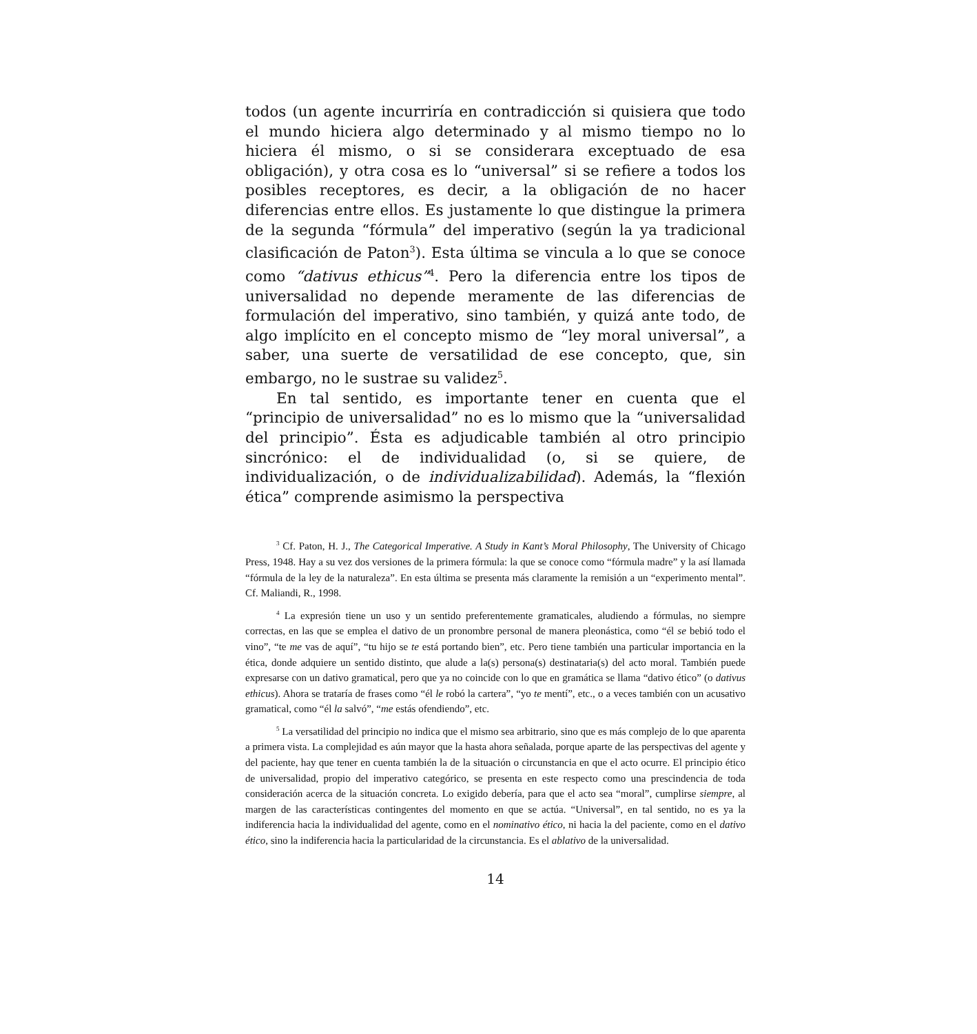todos (un agente incurriría en contradicción si quisiera que todo el mundo hiciera algo determinado y al mismo tiempo no lo hiciera él mismo, o si se considerara exceptuado de esa obligación), y otra cosa es lo “universal” si se refiere a todos los posibles receptores, es decir, a la obligación de no hacer diferencias entre ellos. Es justamente lo que distingue la primera de la segunda “fórmula” del imperativo (según la ya tradicional clasificación de Paton<sup>3</sup>). Esta última se vincula a lo que se conoce como “dativus ethicus”<sup>4</sup>. Pero la diferencia entre los tipos de universalidad no depende meramente de las diferencias de formulación del imperativo, sino también, y quizá ante todo, de algo implícito en el concepto mismo de “ley moral universal”, a saber, una suerte de versatilidad de ese concepto, que, sin embargo, no le sustrae su validez<sup>5</sup>.
En tal sentido, es importante tener en cuenta que el “principio de universalidad” no es lo mismo que la “universalidad del principio”. Ésta es adjudicable también al otro principio sincrónico: el de individualidad (o, si se quiere, de individualización, o de individualizabilidad). Además, la “flexión ética” comprende asimismo la perspectiva
<sup>3</sup> Cf. Paton, H. J., The Categorical Imperative. A Study in Kant’s Moral Philosophy, The University of Chicago Press, 1948. Hay a su vez dos versiones de la primera fórmula: la que se conoce como “fórmula madre” y la así llamada “fórmula de la ley de la naturaleza”. En esta última se presenta más claramente la remisión a un “experimento mental”. Cf. Maliandi, R., 1998.
<sup>4</sup> La expresión tiene un uso y un sentido preferentemente gramaticales, aludiendo a fórmulas, no siempre correctas, en las que se emplea el dativo de un pronombre personal de manera pleonástica, como “él se bebió todo el vino”, “te me vas de aquí”, “tu hijo se te está portando bien”, etc. Pero tiene también una particular importancia en la ética, donde adquiere un sentido distinto, que alude a la(s) persona(s) destinataria(s) del acto moral. También puede expresarse con un dativo gramatical, pero que ya no coincide con lo que en gramática se llama “dativo ético” (o dativus ethicus). Ahora se trataría de frases como “él le robó la cartera”, “yo te mentí”, etc., o a veces también con un acusativo gramatical, como “él la salvó”, “me estás ofendiendo”, etc.
<sup>5</sup> La versatilidad del principio no indica que el mismo sea arbitrario, sino que es más complejo de lo que aparenta a primera vista. La complejidad es aún mayor que la hasta ahora señalada, porque aparte de las perspectivas del agente y del paciente, hay que tener en cuenta también la de la situación o circunstancia en que el acto ocurre. El principio ético de universalidad, propio del imperativo categórico, se presenta en este respecto como una prescindencia de toda consideración acerca de la situación concreta. Lo exigido debería, para que el acto sea “moral”, cumplirse siempre, al margen de las características contingentes del momento en que se actúa. “Universal”, en tal sentido, no es ya la indiferencia hacia la individualidad del agente, como en el nominativo ético, ni hacia la del paciente, como en el dativo ético, sino la indiferencia hacia la particularidad de la circunstancia. Es el ablativo de la universalidad.
14